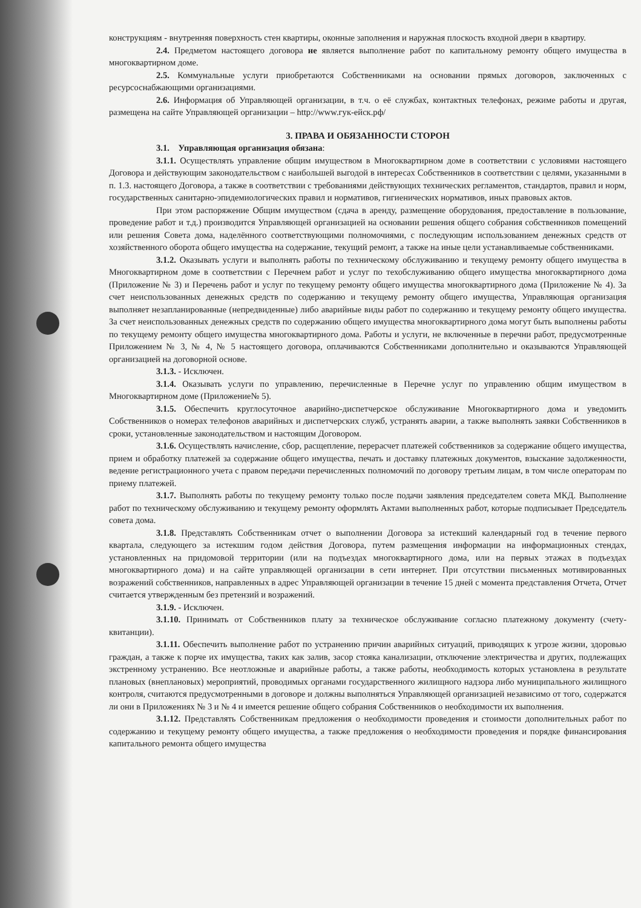конструкциям - внутренняя поверхность стен квартиры, оконные заполнения и наружная плоскость входной двери в квартиру.
2.4. Предметом настоящего договора не является выполнение работ по капитальному ремонту общего имущества в многоквартирном доме.
2.5. Коммунальные услуги приобретаются Собственниками на основании прямых договоров, заключенных с ресурсоснабжающими организациями.
2.6. Информация об Управляющей организации, в т.ч. о её службах, контактных телефонах, режиме работы и другая, размещена на сайте Управляющей организации – http://www.гук-ейск.рф/
3. ПРАВА И ОБЯЗАННОСТИ СТОРОН
3.1. Управляющая организация обязана:
3.1.1. Осуществлять управление общим имуществом в Многоквартирном доме в соответствии с условиями настоящего Договора и действующим законодательством с наибольшей выгодой в интересах Собственников в соответствии с целями, указанными в п. 1.3. настоящего Договора, а также в соответствии с требованиями действующих технических регламентов, стандартов, правил и норм, государственных санитарно-эпидемиологических правил и нормативов, гигиенических нормативов, иных правовых актов.
При этом распоряжение Общим имуществом (сдача в аренду, размещение оборудования, предоставление в пользование, проведение работ и т.д.) производится Управляющей организацией на основании решения общего собрания собственников помещений или решения Совета дома, наделённого соответствующими полномочиями, с последующим использованием денежных средств от хозяйственного оборота общего имущества на содержание, текущий ремонт, а также на иные цели устанавливаемые собственниками.
3.1.2. Оказывать услуги и выполнять работы по техническому обслуживанию и текущему ремонту общего имущества в Многоквартирном доме в соответствии с Перечнем работ и услуг по техобслуживанию общего имущества многоквартирного дома (Приложение № 3) и Перечень работ и услуг по текущему ремонту общего имущества многоквартирного дома (Приложение № 4). За счет неиспользованных денежных средств по содержанию и текущему ремонту общего имущества, Управляющая организация выполняет незапланированные (непредвиденные) либо аварийные виды работ по содержанию и текущему ремонту общего имущества. За счет неиспользованных денежных средств по содержанию общего имущества многоквартирного дома могут быть выполнены работы по текущему ремонту общего имущества многоквартирного дома. Работы и услуги, не включенные в перечни работ, предусмотренные Приложением № 3, № 4, № 5 настоящего договора, оплачиваются Собственниками дополнительно и оказываются Управляющей организацией на договорной основе.
3.1.3. - Исключен.
3.1.4. Оказывать услуги по управлению, перечисленные в Перечне услуг по управлению общим имуществом в Многоквартирном доме (Приложение№ 5).
3.1.5. Обеспечить круглосуточное аварийно-диспетчерское обслуживание Многоквартирного дома и уведомить Собственников о номерах телефонов аварийных и диспетчерских служб, устранять аварии, а также выполнять заявки Собственников в сроки, установленные законодательством и настоящим Договором.
3.1.6. Осуществлять начисление, сбор, расщепление, перерасчет платежей собственников за содержание общего имущества, прием и обработку платежей за содержание общего имущества, печать и доставку платежных документов, взыскание задолженности, ведение регистрационного учета с правом передачи перечисленных полномочий по договору третьим лицам, в том числе операторам по приему платежей.
3.1.7. Выполнять работы по текущему ремонту только после подачи заявления председателем совета МКД. Выполнение работ по техническому обслуживанию и текущему ремонту оформлять Актами выполненных работ, которые подписывает Председатель совета дома.
3.1.8. Представлять Собственникам отчет о выполнении Договора за истекший календарный год в течение первого квартала, следующего за истекшим годом действия Договора, путем размещения информации на информационных стендах, установленных на придомовой территории (или на подъездах многоквартирного дома, или на первых этажах в подъездах многоквартирного дома) и на сайте управляющей организации в сети интернет. При отсутствии письменных мотивированных возражений собственников, направленных в адрес Управляющей организации в течение 15 дней с момента представления Отчета, Отчет считается утвержденным без претензий и возражений.
3.1.9. - Исключен.
3.1.10. Принимать от Собственников плату за техническое обслуживание согласно платежному документу (счету-квитанции).
3.1.11. Обеспечить выполнение работ по устранению причин аварийных ситуаций, приводящих к угрозе жизни, здоровью граждан, а также к порче их имущества, таких как залив, засор стояка канализации, отключение электричества и других, подлежащих экстренному устранению. Все неотложные и аварийные работы, а также работы, необходимость которых установлена в результате плановых (внеплановых) мероприятий, проводимых органами государственного жилищного надзора либо муниципального жилищного контроля, считаются предусмотренными в договоре и должны выполняться Управляющей организацией независимо от того, содержатся ли они в Приложениях № 3 и № 4 и имеется решение общего собрания Собственников о необходимости их выполнения.
3.1.12. Представлять Собственникам предложения о необходимости проведения и стоимости дополнительных работ по содержанию и текущему ремонту общего имущества, а также предложения о необходимости проведения и порядке финансирования капитального ремонта общего имущества